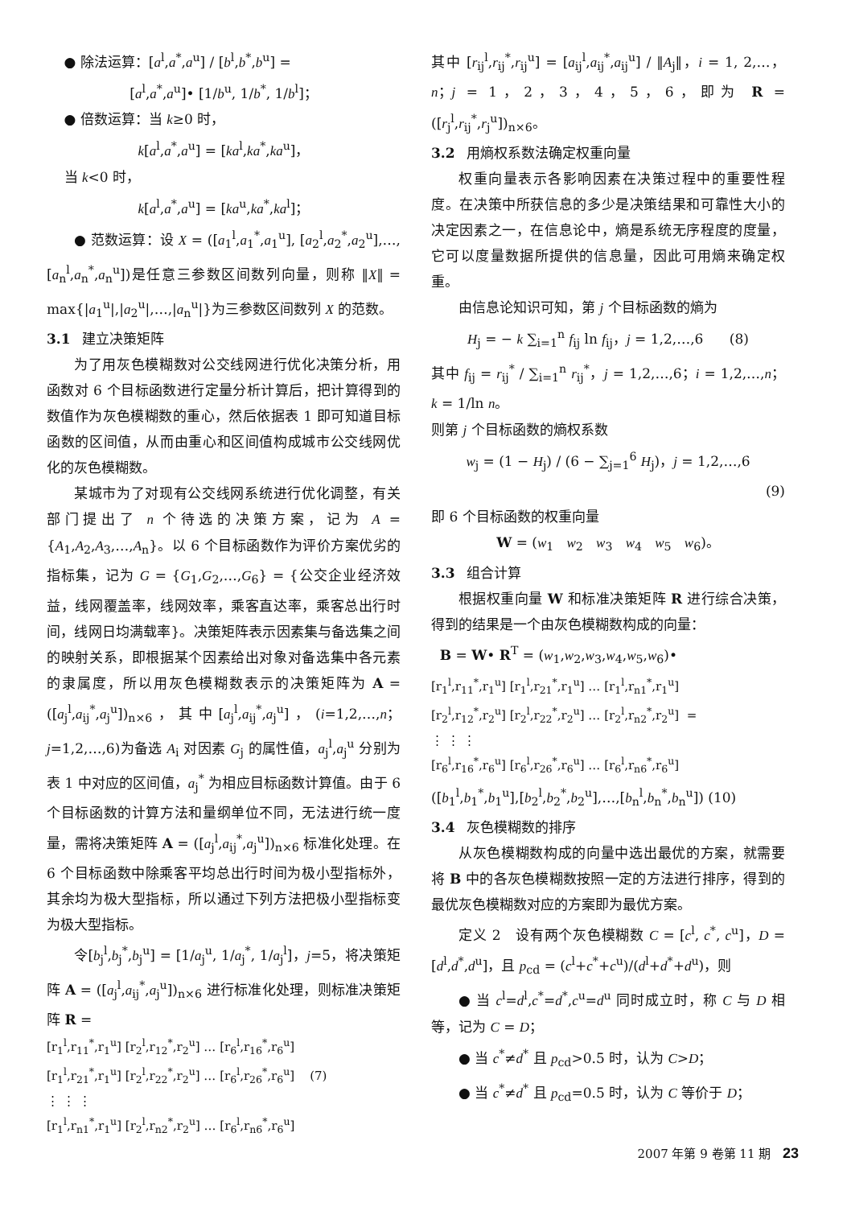● 除法运算：[a<sup>l</sup>,a<sup>*</sup>,a<sup>u</sup>] / [b<sup>l</sup>,b<sup>*</sup>,b<sup>u</sup>] =
[a<sup>l</sup>,a<sup>*</sup>,a<sup>u</sup>]• [1/b<sup>u</sup>, 1/b<sup>*</sup>, 1/b<sup>l</sup>]；
● 倍数运算：当 k≥0 时，
k[a<sup>l</sup>,a<sup>*</sup>,a<sup>u</sup>] = [ka<sup>l</sup>,ka<sup>*</sup>,ka<sup>u</sup>]，
当 k<0 时，
k[a<sup>l</sup>,a<sup>*</sup>,a<sup>u</sup>] = [ka<sup>u</sup>,ka<sup>*</sup>,ka<sup>l</sup>]；
● 范数运算：设 X = ([a<sub>1</sub><sup>l</sup>,a<sub>1</sub><sup>*</sup>,a<sub>1</sub><sup>u</sup>], [a<sub>2</sub><sup>l</sup>,a<sub>2</sub><sup>*</sup>,a<sub>2</sub><sup>u</sup>],…,[a<sub>n</sub><sup>l</sup>,a<sub>n</sub><sup>*</sup>,a<sub>n</sub><sup>u</sup>])是任意三参数区间数列向量，则称 ‖X‖ = max{|a<sub>1</sub><sup>u</sup>|,|a<sub>2</sub><sup>u</sup>|,…,|a<sub>n</sub><sup>u</sup>|}为三参数区间数列 X 的范数。
3.1 建立决策矩阵
为了用灰色模糊数对公交线网进行优化决策分析，用函数对 6 个目标函数进行定量分析计算后，把计算得到的数值作为灰色模糊数的重心，然后依据表 1 即可知道目标函数的区间值，从而由重心和区间值构成城市公交线网优化的灰色模糊数。
某城市为了对现有公交线网系统进行优化调整，有关部门提出了 n 个待选的决策方案，记为 A = {A<sub>1</sub>,A<sub>2</sub>,A<sub>3</sub>,…,A<sub>n</sub>}。以 6 个目标函数作为评价方案优劣的指标集，记为 G = {G<sub>1</sub>,G<sub>2</sub>,…,G<sub>6</sub>} = {公交企业经济效益，线网覆盖率，线网效率，乘客直达率，乘客总出行时间，线网日均满载率}。决策矩阵表示因素集与备选集之间的映射关系，即根据某个因素给出对象对备选集中各元素的隶属度，所以用灰色模糊数表示的决策矩阵为 A = ([a<sub>j</sub><sup>l</sup>,a<sub>ij</sub><sup>*</sup>,a<sub>j</sub><sup>u</sup>])<sub>n×6</sub>，其中[a<sub>j</sub><sup>l</sup>,a<sub>ij</sub><sup>*</sup>,a<sub>j</sub><sup>u</sup>]，(i=1,2,…,n；j=1,2,…,6)为备选 A<sub>i</sub> 对因素 G<sub>j</sub> 的属性值，a<sub>j</sub><sup>l</sup>,a<sub>j</sub><sup>u</sup> 分别为表 1 中对应的区间值，a<sub>j</sub><sup>*</sup> 为相应目标函数计算值。由于 6 个目标函数的计算方法和量纲单位不同，无法进行统一度量，需将决策矩阵 A = ([a<sub>j</sub><sup>l</sup>,a<sub>ij</sub><sup>*</sup>,a<sub>j</sub><sup>u</sup>])<sub>n×6</sub> 标准化处理。在 6 个目标函数中除乘客平均总出行时间为极小型指标外，其余均为极大型指标，所以通过下列方法把极小型指标变为极大型指标。
令[b<sub>j</sub><sup>l</sup>,b<sub>j</sub><sup>*</sup>,b<sub>j</sub><sup>u</sup>] = [1/a<sub>j</sub><sup>u</sup>, 1/a<sub>j</sub><sup>*</sup>, 1/a<sub>j</sub><sup>l</sup>]，j=5，将决策矩阵 A = ([a<sub>j</sub><sup>l</sup>,a<sub>ij</sub><sup>*</sup>,a<sub>j</sub><sup>u</sup>])<sub>n×6</sub> 进行标准化处理，则标准决策矩阵 R =
[r<sub>1</sub><sup>l</sup>,r<sub>11</sub><sup>*</sup>,r<sub>1</sub><sup>u</sup>] [r<sub>2</sub><sup>l</sup>,r<sub>12</sub><sup>*</sup>,r<sub>2</sub><sup>u</sup>] … [r<sub>6</sub><sup>l</sup>,r<sub>16</sub><sup>*</sup>,r<sub>6</sub><sup>u</sup>]
[r<sub>1</sub><sup>l</sup>,r<sub>21</sub><sup>*</sup>,r<sub>1</sub><sup>u</sup>] [r<sub>2</sub><sup>l</sup>,r<sub>22</sub><sup>*</sup>,r<sub>2</sub><sup>u</sup>] … [r<sub>6</sub><sup>l</sup>,r<sub>26</sub><sup>*</sup>,r<sub>6</sub><sup>u</sup>] (7)
⋮ ⋮ ⋮
[r<sub>1</sub><sup>l</sup>,r<sub>n1</sub><sup>*</sup>,r<sub>1</sub><sup>u</sup>] [r<sub>2</sub><sup>l</sup>,r<sub>n2</sub><sup>*</sup>,r<sub>2</sub><sup>u</sup>] … [r<sub>6</sub><sup>l</sup>,r<sub>n6</sub><sup>*</sup>,r<sub>6</sub><sup>u</sup>]
其中 [r<sub>ij</sub><sup>l</sup>,r<sub>ij</sub><sup>*</sup>,r<sub>ij</sub><sup>u</sup>] = [a<sub>ij</sub><sup>l</sup>,a<sub>ij</sub><sup>*</sup>,a<sub>ij</sub><sup>u</sup>] / ‖A<sub>j</sub>‖，i = 1, 2,…，n；j = 1，2，3，4，5，6，即为 R = ([r<sub>j</sub><sup>l</sup>,r<sub>ij</sub><sup>*</sup>,r<sub>j</sub><sup>u</sup>])<sub>n×6</sub>。
3.2 用熵权系数法确定权重向量
权重向量表示各影响因素在决策过程中的重要性程度。在决策中所获信息的多少是决策结果和可靠性大小的决定因素之一，在信息论中，熵是系统无序程度的度量，它可以度量数据所提供的信息量，因此可用熵来确定权重。
由信息论知识可知，第 j 个目标函数的熵为
H<sub>j</sub> = − k ∑<sub>i=1</sub><sup>n</sup> f<sub>ij</sub> ln f<sub>ij</sub>，j = 1,2,…,6 (8)
其中 f<sub>ij</sub> = r<sub>ij</sub><sup>*</sup> / ∑<sub>i=1</sub><sup>n</sup> r<sub>ij</sub><sup>*</sup>，j = 1,2,…,6；i = 1,2,…,n； k = 1/ln n。
则第 j 个目标函数的熵权系数
w<sub>j</sub> = (1 − H<sub>j</sub>) / (6 − ∑<sub>j=1</sub><sup>6</sup> H<sub>j</sub>)，j = 1,2,…,6
(9)
即 6 个目标函数的权重向量
W = (w<sub>1</sub> w<sub>2</sub> w<sub>3</sub> w<sub>4</sub> w<sub>5</sub> w<sub>6</sub>)。
3.3 组合计算
根据权重向量 W 和标准决策矩阵 R 进行综合决策，得到的结果是一个由灰色模糊数构成的向量：
B = W• R<sup>T</sup> = (w<sub>1</sub>,w<sub>2</sub>,w<sub>3</sub>,w<sub>4</sub>,w<sub>5</sub>,w<sub>6</sub>)•
[r<sub>1</sub><sup>l</sup>,r<sub>11</sub><sup>*</sup>,r<sub>1</sub><sup>u</sup>] [r<sub>1</sub><sup>l</sup>,r<sub>21</sub><sup>*</sup>,r<sub>1</sub><sup>u</sup>] … [r<sub>1</sub><sup>l</sup>,r<sub>n1</sub><sup>*</sup>,r<sub>1</sub><sup>u</sup>]
[r<sub>2</sub><sup>l</sup>,r<sub>12</sub><sup>*</sup>,r<sub>2</sub><sup>u</sup>] [r<sub>2</sub><sup>l</sup>,r<sub>22</sub><sup>*</sup>,r<sub>2</sub><sup>u</sup>] … [r<sub>2</sub><sup>l</sup>,r<sub>n2</sub><sup>*</sup>,r<sub>2</sub><sup>u</sup>] =
⋮ ⋮ ⋮
[r<sub>6</sub><sup>l</sup>,r<sub>16</sub><sup>*</sup>,r<sub>6</sub><sup>u</sup>] [r<sub>6</sub><sup>l</sup>,r<sub>26</sub><sup>*</sup>,r<sub>6</sub><sup>u</sup>] … [r<sub>6</sub><sup>l</sup>,r<sub>n6</sub><sup>*</sup>,r<sub>6</sub><sup>u</sup>]
([b<sub>1</sub><sup>l</sup>,b<sub>1</sub><sup>*</sup>,b<sub>1</sub><sup>u</sup>],[b<sub>2</sub><sup>l</sup>,b<sub>2</sub><sup>*</sup>,b<sub>2</sub><sup>u</sup>],…,[b<sub>n</sub><sup>l</sup>,b<sub>n</sub><sup>*</sup>,b<sub>n</sub><sup>u</sup>]) (10)
3.4 灰色模糊数的排序
从灰色模糊数构成的向量中选出最优的方案，就需要将 B 中的各灰色模糊数按照一定的方法进行排序，得到的最优灰色模糊数对应的方案即为最优方案。
定义 2 设有两个灰色模糊数 C = [c<sup>l</sup>, c<sup>*</sup>, c<sup>u</sup>]，D = [d<sup>l</sup>,d<sup>*</sup>,d<sup>u</sup>]，且 p<sub>cd</sub> = (c<sup>l</sup>+c<sup>*</sup>+c<sup>u</sup>)/(d<sup>l</sup>+d<sup>*</sup>+d<sup>u</sup>)，则
● 当 c<sup>l</sup>=d<sup>l</sup>,c<sup>*</sup>=d<sup>*</sup>,c<sup>u</sup>=d<sup>u</sup> 同时成立时，称 C 与 D 相等，记为 C = D；
● 当 c<sup>*</sup>≠d<sup>*</sup> 且 p<sub>cd</sub>>0.5 时，认为 C>D；
● 当 c<sup>*</sup>≠d<sup>*</sup> 且 p<sub>cd</sub>=0.5 时，认为 C 等价于 D；
2007 年第 9 卷第 11 期 23